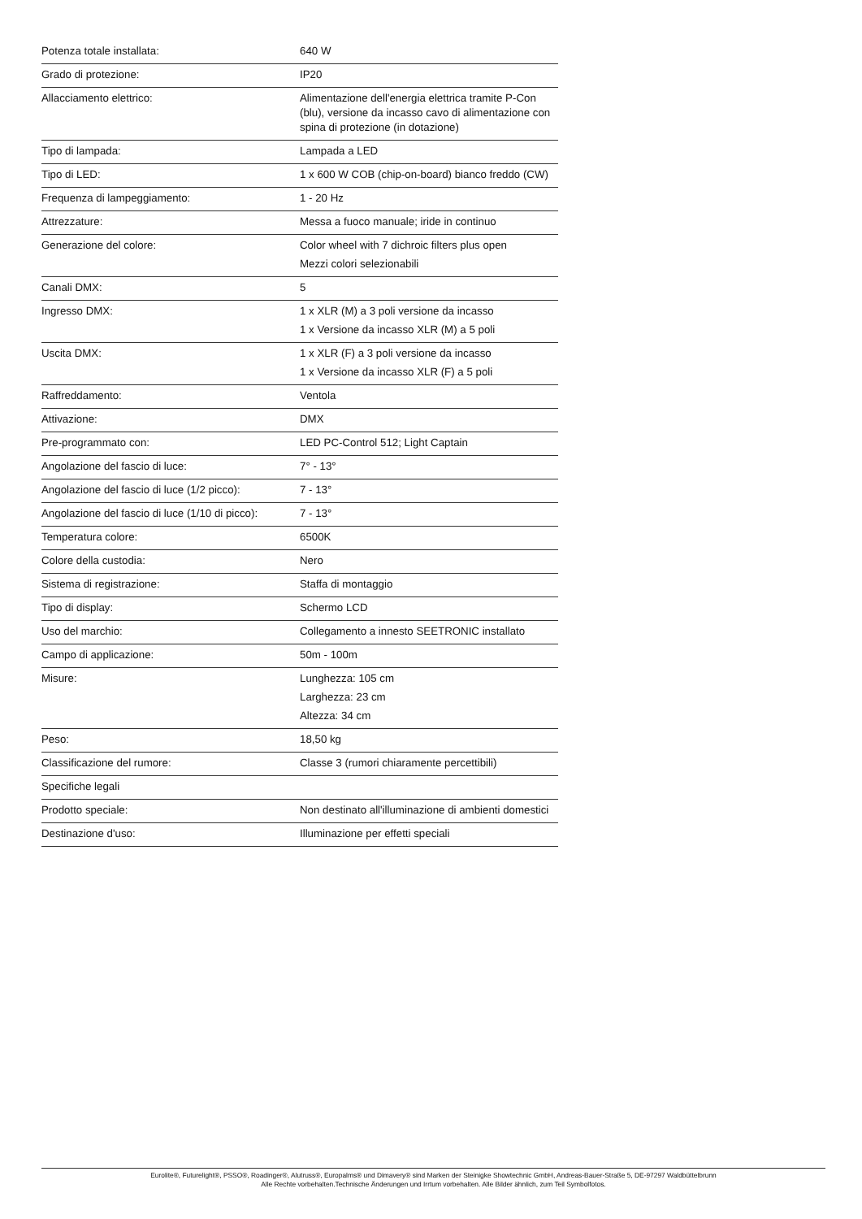| Potenza totale installata: | 640 W |
| Grado di protezione: | IP20 |
| Allacciamento elettrico: | Alimentazione dell'energia elettrica tramite P-Con (blu), versione da incasso cavo di alimentazione con spina di protezione (in dotazione) |
| Tipo di lampada: | Lampada a LED |
| Tipo di LED: | 1 x 600 W COB (chip-on-board) bianco freddo (CW) |
| Frequenza di lampeggiamento: | 1 - 20 Hz |
| Attrezzature: | Messa a fuoco manuale; iride in continuo |
| Generazione del colore: | Color wheel with 7 dichroic filters plus open Mezzi colori selezionabili |
| Canali DMX: | 5 |
| Ingresso DMX: | 1 x XLR (M) a 3 poli versione da incasso 1 x Versione da incasso XLR (M) a 5 poli |
| Uscita DMX: | 1 x XLR (F) a 3 poli versione da incasso 1 x Versione da incasso XLR (F) a 5 poli |
| Raffreddamento: | Ventola |
| Attivazione: | DMX |
| Pre-programmato con: | LED PC-Control 512; Light Captain |
| Angolazione del fascio di luce: | 7° - 13° |
| Angolazione del fascio di luce (1/2 picco): | 7 - 13° |
| Angolazione del fascio di luce (1/10 di picco): | 7 - 13° |
| Temperatura colore: | 6500K |
| Colore della custodia: | Nero |
| Sistema di registrazione: | Staffa di montaggio |
| Tipo di display: | Schermo LCD |
| Uso del marchio: | Collegamento a innesto SEETRONIC installato |
| Campo di applicazione: | 50m - 100m |
| Misure: | Lunghezza: 105 cm Larghezza: 23 cm Altezza: 34 cm |
| Peso: | 18,50 kg |
| Classificazione del rumore: | Classe 3 (rumori chiaramente percettibili) |
| Specifiche legali | |
| Prodotto speciale: | Non destinato all'illuminazione di ambienti domestici |
| Destinazione d'uso: | Illuminazione per effetti speciali |
Eurolite®, Futurelight®, PSSO®, Roadinger®, Alutruss®, Europalms® und Dimavery® sind Marken der Steinigke Showtechnic GmbH, Andreas-Bauer-Straße 5, DE-97297 Waldbüttelbrunn
Alle Rechte vorbehalten.Technische Änderungen und Irrtum vorbehalten. Alle Bilder ähnlich, zum Teil Symbolfotos.